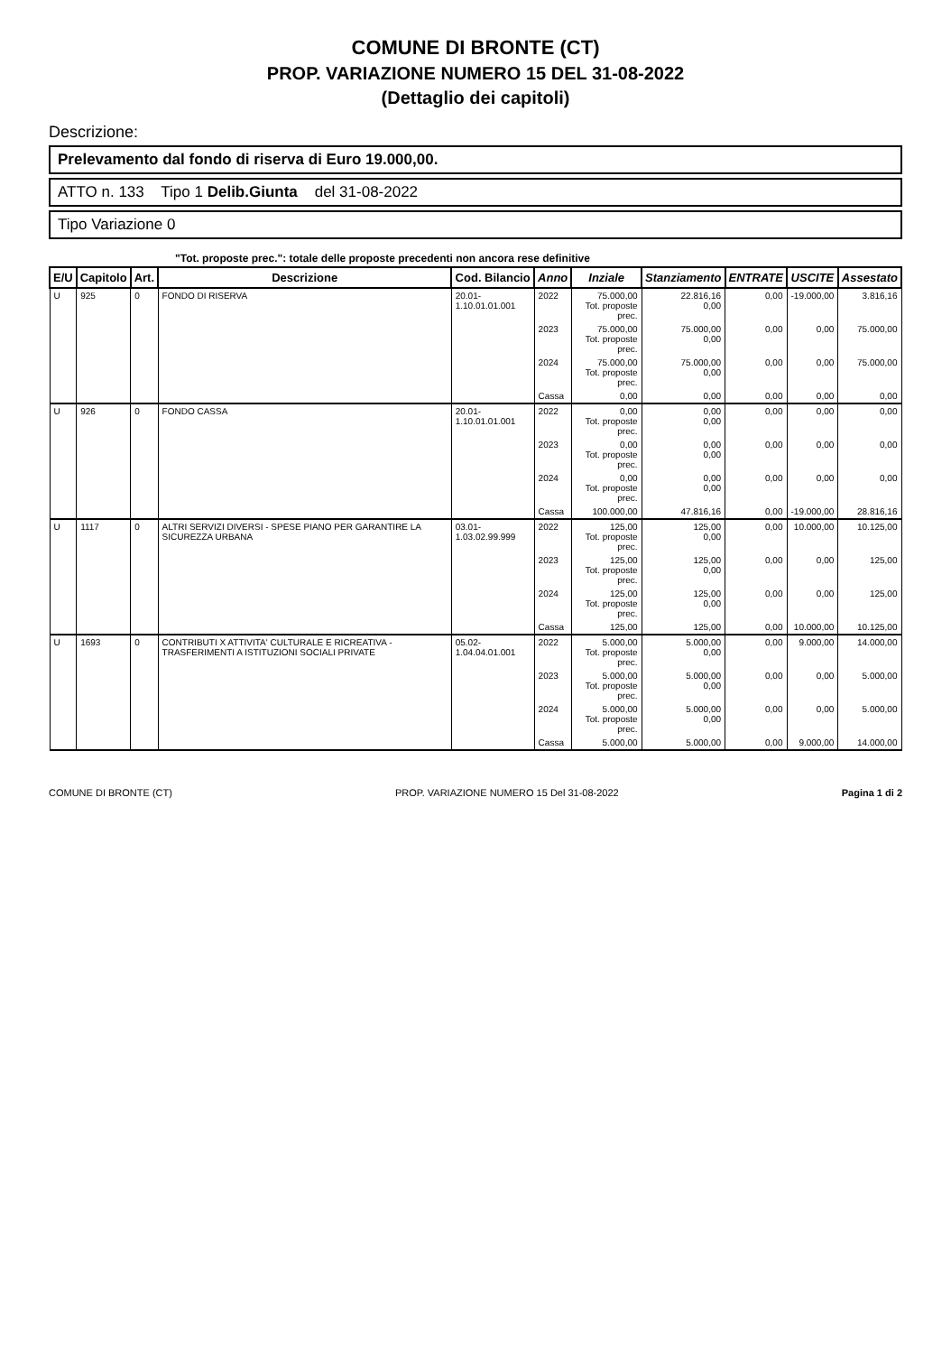COMUNE DI BRONTE (CT)
PROP. VARIAZIONE NUMERO 15 DEL 31-08-2022
(Dettaglio dei capitoli)
Descrizione:
Prelevamento dal fondo di riserva di Euro 19.000,00.
ATTO n. 133 Tipo 1 Delib.Giunta del 31-08-2022
Tipo Variazione 0
"Tot. proposte prec.": totale delle proposte precedenti non ancora rese definitive
| E/U | Capitolo | Art. | Descrizione | Cod. Bilancio | Anno | Inziale | Stanziamento | ENTRATE | USCITE | Assestato |
| --- | --- | --- | --- | --- | --- | --- | --- | --- | --- | --- |
| U | 925 | 0 | FONDO DI RISERVA | 20.01-1.10.01.01.001 | 2022 | 75.000,00 Tot. proposte prec. | 22.816,16 0,00 | 0,00 | -19.000,00 | 3.816,16 |
| | | | | | 2023 | 75.000,00 Tot. proposte prec. | 75.000,00 0,00 | 0,00 | 0,00 | 75.000,00 |
| | | | | | 2024 | 75.000,00 Tot. proposte prec. | 75.000,00 0,00 | 0,00 | 0,00 | 75.000,00 |
| | | | | | Cassa | 0,00 | 0,00 | 0,00 | 0,00 | 0,00 |
| U | 926 | 0 | FONDO CASSA | 20.01-1.10.01.01.001 | 2022 | 0,00 Tot. proposte prec. | 0,00 0,00 | 0,00 | 0,00 | 0,00 |
| | | | | | 2023 | 0,00 Tot. proposte prec. | 0,00 0,00 | 0,00 | 0,00 | 0,00 |
| | | | | | 2024 | 0,00 Tot. proposte prec. | 0,00 0,00 | 0,00 | 0,00 | 0,00 |
| | | | | | Cassa | 100.000,00 | 47.816,16 | 0,00 | -19.000,00 | 28.816,16 |
| U | 1117 | 0 | ALTRI SERVIZI DIVERSI - SPESE PIANO PER GARANTIRE LA SICUREZZA URBANA | 03.01-1.03.02.99.999 | 2022 | 125,00 Tot. proposte prec. | 125,00 0,00 | 0,00 | 10.000,00 | 10.125,00 |
| | | | | | 2023 | 125,00 Tot. proposte prec. | 125,00 0,00 | 0,00 | 0,00 | 125,00 |
| | | | | | 2024 | 125,00 Tot. proposte prec. | 125,00 0,00 | 0,00 | 0,00 | 125,00 |
| | | | | | Cassa | 125,00 | 125,00 | 0,00 | 10.000,00 | 10.125,00 |
| U | 1693 | 0 | CONTRIBUTI X ATTIVITA' CULTURALE E RICREATIVA - TRASFERIMENTI A ISTITUZIONI SOCIALI PRIVATE | 05.02-1.04.04.01.001 | 2022 | 5.000,00 Tot. proposte prec. | 5.000,00 0,00 | 0,00 | 9.000,00 | 14.000,00 |
| | | | | | 2023 | 5.000,00 Tot. proposte prec. | 5.000,00 0,00 | 0,00 | 0,00 | 5.000,00 |
| | | | | | 2024 | 5.000,00 Tot. proposte prec. | 5.000,00 0,00 | 0,00 | 0,00 | 5.000,00 |
| | | | | | Cassa | 5.000,00 | 5.000,00 | 0,00 | 9.000,00 | 14.000,00 |
COMUNE DI BRONTE (CT) PROP. VARIAZIONE NUMERO 15 Del 31-08-2022 Pagina 1 di 2